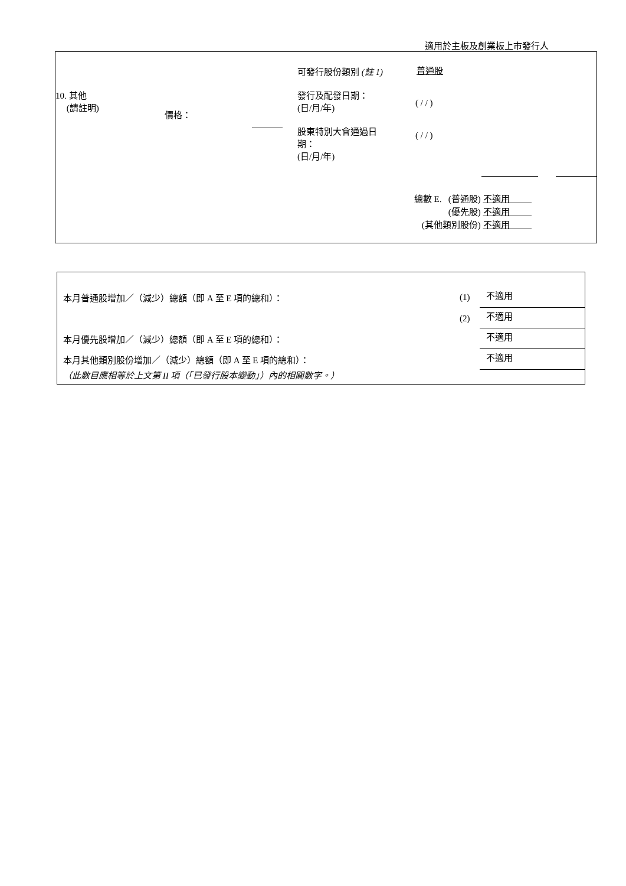適用於主板及創業板上市發行人
可發行股份類別 (註 1) 普通股
10. 其他
(請註明)
發行及配發日期：
(日/月/年)
( / / )
價格：
股東特別大會通過日
期：
(日/月/年)
( / / )
總數 E. (普通股) 不適用
(優先股) 不適用
(其他類別股份) 不適用
本月普通股增加／（減少）總額（即 A 至 E 項的總和）：
(1) 不適用
(2) 不適用
本月優先股增加／（減少）總額（即 A 至 E 項的總和）：
不適用
本月其他類別股份增加／（減少）總額（即 A 至 E 項的總和）：
不適用
（此數目應相等於上文第 II 項（「已發行股本變動」）內的相關數字。）